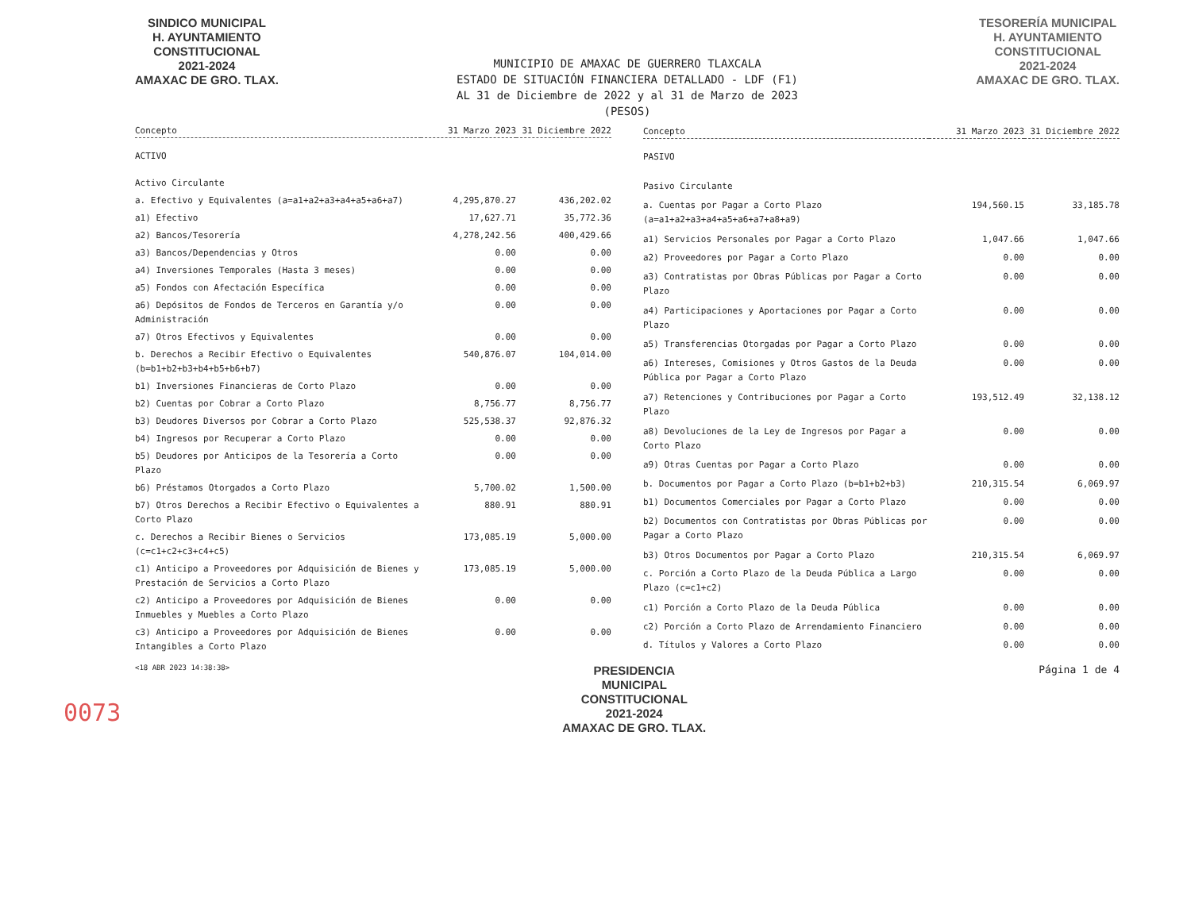SINDICO MUNICIPAL
H. AYUNTAMIENTO
CONSTITUCIONAL
2021-2024
AMAXAC DE GRO. TLAX.
MUNICIPIO DE AMAXAC DE GUERRERO TLAXCALA
ESTADO DE SITUACIÓN FINANCIERA DETALLADO - LDF (F1)
AL 31 de Diciembre de 2022 y al 31 de Marzo de 2023
(PESOS)
TESORERÍA MUNICIPAL
H. AYUNTAMIENTO
CONSTITUCIONAL
2021-2024
AMAXAC DE GRO. TLAX.
| Concepto | 31 Marzo 2023 | 31 Diciembre 2022 |
| --- | --- | --- |
| ACTIVO | | |
| Activo Circulante | | |
| a. Efectivo y Equivalentes (a=a1+a2+a3+a4+a5+a6+a7) | 4,295,870.27 | 436,202.02 |
| a1) Efectivo | 17,627.71 | 35,772.36 |
| a2) Bancos/Tesorería | 4,278,242.56 | 400,429.66 |
| a3) Bancos/Dependencias y Otros | 0.00 | 0.00 |
| a4) Inversiones Temporales (Hasta 3 meses) | 0.00 | 0.00 |
| a5) Fondos con Afectación Específica | 0.00 | 0.00 |
| a6) Depósitos de Fondos de Terceros en Garantía y/o Administración | 0.00 | 0.00 |
| a7) Otros Efectivos y Equivalentes | 0.00 | 0.00 |
| b. Derechos a Recibir Efectivo o Equivalentes (b=b1+b2+b3+b4+b5+b6+b7) | 540,876.07 | 104,014.00 |
| b1) Inversiones Financieras de Corto Plazo | 0.00 | 0.00 |
| b2) Cuentas por Cobrar a Corto Plazo | 8,756.77 | 8,756.77 |
| b3) Deudores Diversos por Cobrar a Corto Plazo | 525,538.37 | 92,876.32 |
| b4) Ingresos por Recuperar a Corto Plazo | 0.00 | 0.00 |
| b5) Deudores por Anticipos de la Tesorería a Corto Plazo | 0.00 | 0.00 |
| b6) Préstamos Otorgados a Corto Plazo | 5,700.02 | 1,500.00 |
| b7) Otros Derechos a Recibir Efectivo o Equivalentes a Corto Plazo | 880.91 | 880.91 |
| c. Derechos a Recibir Bienes o Servicios (c=c1+c2+c3+c4+c5) | 173,085.19 | 5,000.00 |
| c1) Anticipo a Proveedores por Adquisición de Bienes y Prestación de Servicios a Corto Plazo | 173,085.19 | 5,000.00 |
| c2) Anticipo a Proveedores por Adquisición de Bienes Inmuebles y Muebles a Corto Plazo | 0.00 | 0.00 |
| c3) Anticipo a Proveedores por Adquisición de Bienes Intangibles a Corto Plazo | 0.00 | 0.00 |
| Concepto | 31 Marzo 2023 | 31 Diciembre 2022 |
| --- | --- | --- |
| PASIVO | | |
| Pasivo Circulante | | |
| a. Cuentas por Pagar a Corto Plazo (a=a1+a2+a3+a4+a5+a6+a7+a8+a9) | 194,560.15 | 33,185.78 |
| a1) Servicios Personales por Pagar a Corto Plazo | 1,047.66 | 1,047.66 |
| a2) Proveedores por Pagar a Corto Plazo | 0.00 | 0.00 |
| a3) Contratistas por Obras Públicas por Pagar a Corto Plazo | 0.00 | 0.00 |
| a4) Participaciones y Aportaciones por Pagar a Corto Plazo | 0.00 | 0.00 |
| a5) Transferencias Otorgadas por Pagar a Corto Plazo | 0.00 | 0.00 |
| a6) Intereses, Comisiones y Otros Gastos de la Deuda Pública por Pagar a Corto Plazo | 0.00 | 0.00 |
| a7) Retenciones y Contribuciones por Pagar a Corto Plazo | 193,512.49 | 32,138.12 |
| a8) Devoluciones de la Ley de Ingresos por Pagar a Corto Plazo | 0.00 | 0.00 |
| a9) Otras Cuentas por Pagar a Corto Plazo | 0.00 | 0.00 |
| b. Documentos por Pagar a Corto Plazo (b=b1+b2+b3) | 210,315.54 | 6,069.97 |
| b1) Documentos Comerciales por Pagar a Corto Plazo | 0.00 | 0.00 |
| b2) Documentos con Contratistas por Obras Públicas por Pagar a Corto Plazo | 0.00 | 0.00 |
| b3) Otros Documentos por Pagar a Corto Plazo | 210,315.54 | 6,069.97 |
| c. Porción a Corto Plazo de la Deuda Pública a Largo Plazo (c=c1+c2) | 0.00 | 0.00 |
| c1) Porción a Corto Plazo de la Deuda Pública | 0.00 | 0.00 |
| c2) Porción a Corto Plazo de Arrendamiento Financiero | 0.00 | 0.00 |
| d. Títulos y Valores a Corto Plazo | 0.00 | 0.00 |
<18 ABR 2023 14:38:38> PRESIDENCIA
MUNICIPAL
CONSTITUCIONAL
2021-2024
AMAXAC DE GRO. TLAX. Página 1 de 4
0073